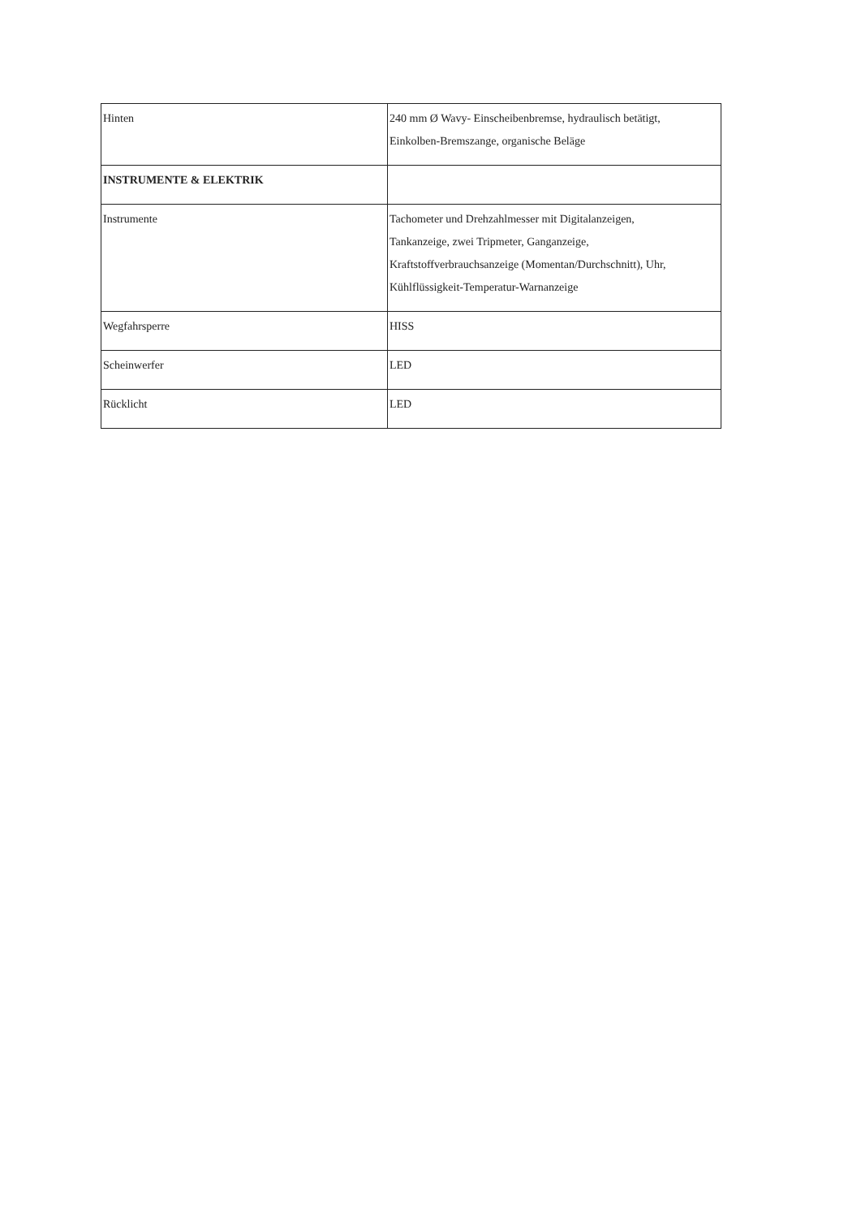| Hinten | 240 mm Ø Wavy- Einscheibenbremse, hydraulisch betätigt, Einkolben-Bremszange, organische Beläge |
| INSTRUMENTE & ELEKTRIK | |
| Instrumente | Tachometer und Drehzahlmesser mit Digitalanzeigen, Tankanzeige, zwei Tripmeter, Ganganzeige, Kraftstoffverbrauchsanzeige (Momentan/Durchschnitt), Uhr, Kühlflüssigkeit-Temperatur-Warnanzeige |
| Wegfahrsperre | HISS |
| Scheinwerfer | LED |
| Rücklicht | LED |